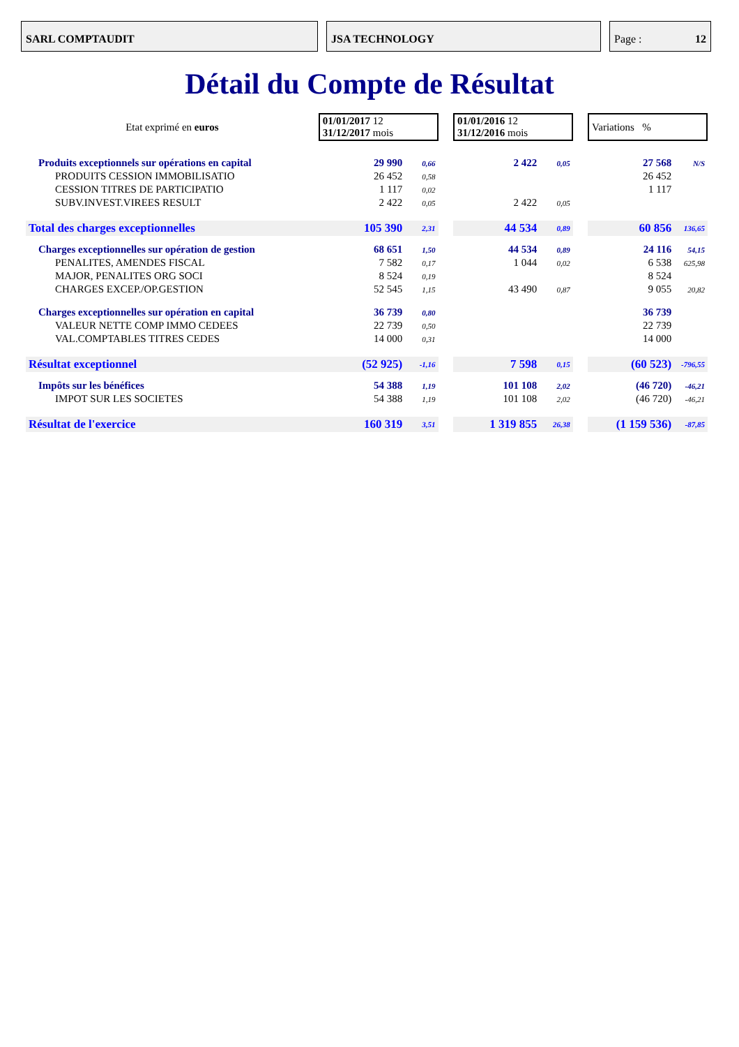SARL COMPTAUDIT JSA TECHNOLOGY Page : 12
Détail du Compte de Résultat
| Etat exprimé en euros | 01/01/2017 12 31/12/2017 mois | | | 01/01/2016 12 31/12/2016 mois | | | Variations % | |
| Produits exceptionnels sur opérations en capital | 29 990 | 0,66 | | 2 422 | 0,05 | | 27 568 | N/S |
| PRODUITS CESSION IMMOBILISATIO | 26 452 | 0,58 | | | | | 26 452 | |
| CESSION TITRES DE PARTICIPATIO | 1 117 | 0,02 | | | | | 1 117 | |
| SUBV.INVEST.VIREES RESULT | 2 422 | 0,05 | | 2 422 | 0,05 | | | |
| Total des charges exceptionnelles | 105 390 | 2,31 | | 44 534 | 0,89 | | 60 856 | 136,65 |
| Charges exceptionnelles sur opération de gestion | 68 651 | 1,50 | | 44 534 | 0,89 | | 24 116 | 54,15 |
| PENALITES, AMENDES FISCAL | 7 582 | 0,17 | | 1 044 | 0,02 | | 6 538 | 625,98 |
| MAJOR, PENALITES ORG SOCI | 8 524 | 0,19 | | | | | 8 524 | |
| CHARGES EXCEP./OP.GESTION | 52 545 | 1,15 | | 43 490 | 0,87 | | 9 055 | 20,82 |
| Charges exceptionnelles sur opération en capital | 36 739 | 0,80 | | | | | 36 739 | |
| VALEUR NETTE COMP IMMO CEDEES | 22 739 | 0,50 | | | | | 22 739 | |
| VAL.COMPTABLES TITRES CEDES | 14 000 | 0,31 | | | | | 14 000 | |
| Résultat exceptionnel | (52 925) | -1,16 | | 7 598 | 0,15 | | (60 523) | -796,55 |
| Impôts sur les bénéfices | 54 388 | 1,19 | | 101 108 | 2,02 | | (46 720) | -46,21 |
| IMPOT SUR LES SOCIETES | 54 388 | 1,19 | | 101 108 | 2,02 | | (46 720) | -46,21 |
| Résultat de l'exercice | 160 319 | 3,51 | | 1 319 855 | 26,38 | | (1 159 536) | -87,85 |